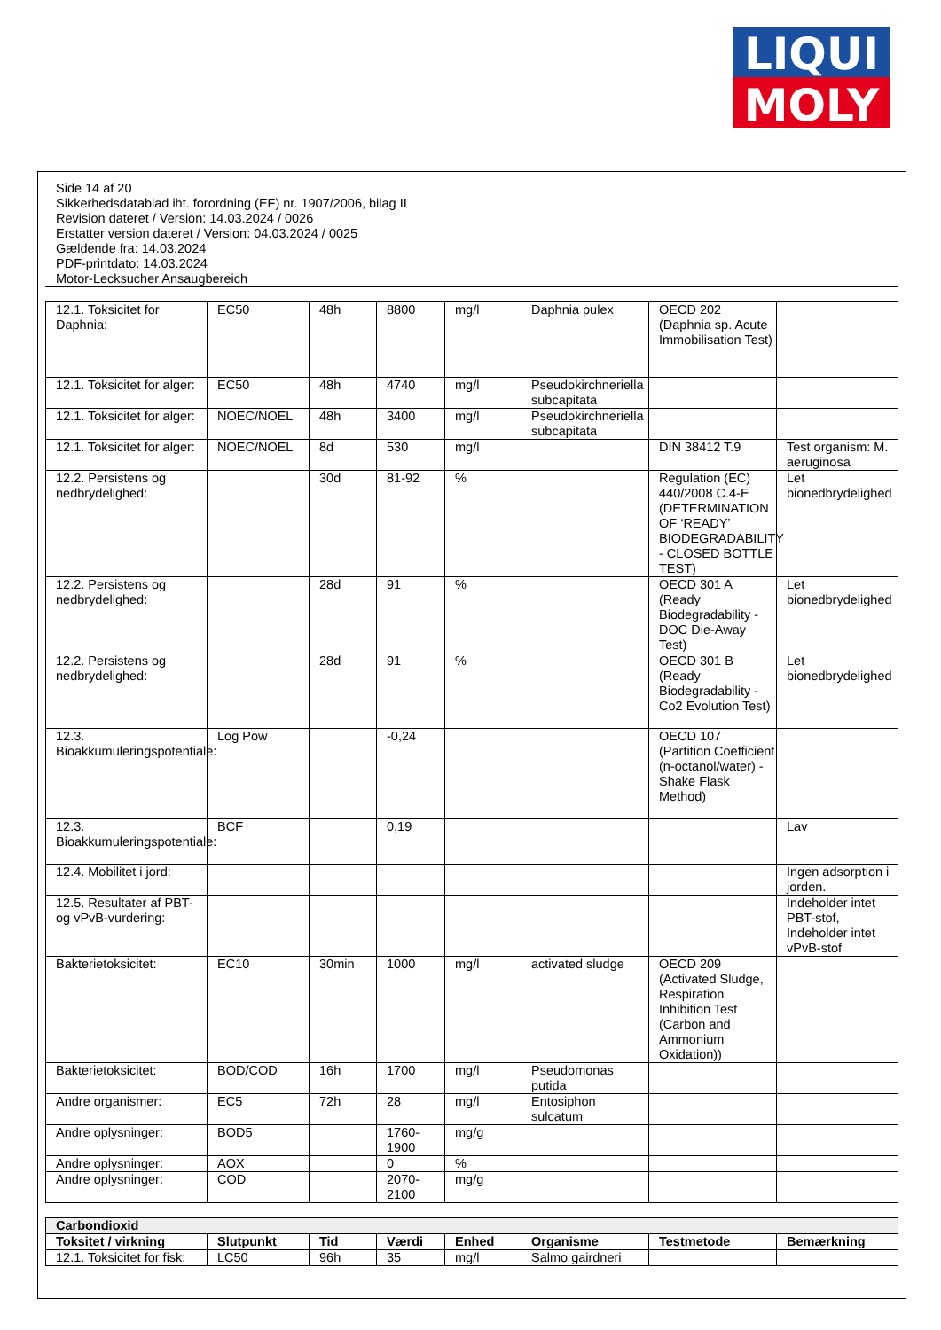LIQUI
MOLY
Side 14 af 20
Sikkerhedsdatablad iht. forordning (EF) nr. 1907/2006, bilag II
Revision dateret / Version: 14.03.2024 / 0026
Erstatter version dateret / Version: 04.03.2024 / 0025
Gældende fra: 14.03.2024
PDF-printdato: 14.03.2024
Motor-Lecksucher Ansaugbereich
| 12.1. Toksicitet for Daphnia: | EC50 | 48h | 8800 | mg/l | Daphnia pulex | OECD 202 (Daphnia sp. Acute Immobilisation Test) | |
| 12.1. Toksicitet for alger: | EC50 | 48h | 4740 | mg/l | Pseudokirchneriella subcapitata | | |
| 12.1. Toksicitet for alger: | NOEC/NOEL | 48h | 3400 | mg/l | Pseudokirchneriella subcapitata | | |
| 12.1. Toksicitet for alger: | NOEC/NOEL | 8d | 530 | mg/l | | DIN 38412 T.9 | Test organism: M. aeruginosa |
| 12.2. Persistens og nedbrydelighed: | | 30d | 81-92 | % | | Regulation (EC) 440/2008 C.4-E (DETERMINATION OF ‘READY’ BIODEGRADABILITY - CLOSED BOTTLE TEST) | Let bionedbrydelighed |
| 12.2. Persistens og nedbrydelighed: | | 28d | 91 | % | | OECD 301 A (Ready Biodegradability - DOC Die-Away Test) | Let bionedbrydelighed |
| 12.2. Persistens og nedbrydelighed: | | 28d | 91 | % | | OECD 301 B (Ready Biodegradability - Co2 Evolution Test) | Let bionedbrydelighed |
| 12.3. Bioakkumuleringspotentiale: | Log Pow | | -0,24 | | | OECD 107 (Partition Coefficient (n-octanol/water) - Shake Flask Method) | |
| 12.3. Bioakkumuleringspotentiale: | BCF | | 0,19 | | | | Lav |
| 12.4. Mobilitet i jord: | | | | | | | Ingen adsorption i jorden. |
| 12.5. Resultater af PBT- og vPvB-vurdering: | | | | | | | Indeholder intet PBT-stof, Indeholder intet vPvB-stof |
| Bakterietoksicitet: | EC10 | 30min | 1000 | mg/l | activated sludge | OECD 209 (Activated Sludge, Respiration Inhibition Test (Carbon and Ammonium Oxidation)) | |
| Bakterietoksicitet: | BOD/COD | 16h | 1700 | mg/l | Pseudomonas putida | | |
| Andre organismer: | EC5 | 72h | 28 | mg/l | Entosiphon sulcatum | | |
| Andre oplysninger: | BOD5 | | 1760-1900 | mg/g | | | |
| Andre oplysninger: | AOX | | 0 | % | | | |
| Andre oplysninger: | COD | | 2070-2100 | mg/g | | | |
| Carbondioxid | | | | | | | |
| Toksitet / virkning | Slutpunkt | Tid | Værdi | Enhed | Organisme | Testmetode | Bemærkning |
| 12.1. Toksicitet for fisk: | LC50 | 96h | 35 | mg/l | Salmo gairdneri | | |